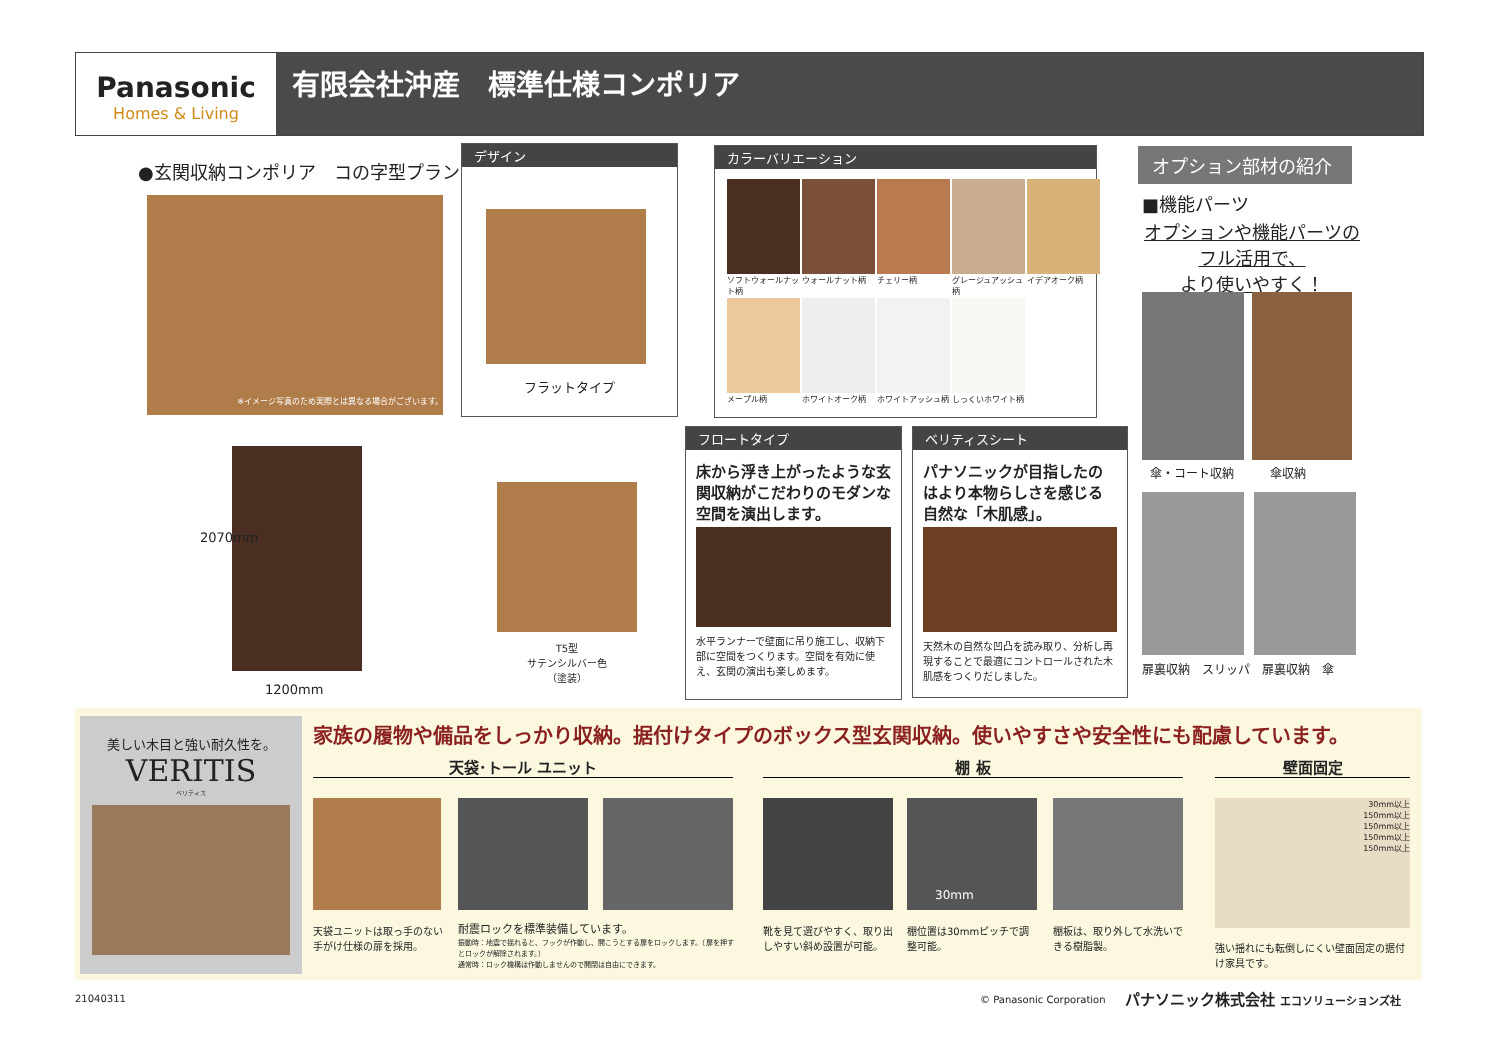Panasonic
Homes & Living
有限会社沖産　標準仕様コンポリア
●玄関収納コンポリア　コの字型プラン
※イメージ写真のため実際とは異なる場合がございます。
デザイン
フラットタイプ
カラーバリエーション
ソフトウォールナット柄
ウォールナット柄
チェリー柄
グレージュアッシュ柄
イデアオーク柄
メープル柄
ホワイトオーク柄
ホワイトアッシュ柄
しっくいホワイト柄
オプション部材の紹介
■機能パーツ
オプションや機能パーツの
フル活用で、
より使いやすく！
傘・コート収納　　　傘収納
扉裏収納　スリッパ　扉裏収納　傘
2070mm
1200mm
T5型
サテンシルバー色
（塗装）
フロートタイプ
床から浮き上がったような玄関収納がこだわりのモダンな空間を演出します。
水平ランナーで壁面に吊り施工し、収納下部に空間をつくります。空間を有効に使え、玄関の演出も楽しめます。
ベリティスシート
パナソニックが目指したのはより本物らしさを感じる自然な「木肌感」。
天然木の自然な凹凸を読み取り、分析し再現することで最適にコントロールされた木肌感をつくりだしました。
美しい木目と強い耐久性を。
VERITIS
ベリティス
家族の履物や備品をしっかり収納。据付けタイプのボックス型玄関収納。使いやすさや安全性にも配慮しています。
天袋･トール ユニット 棚 板 壁面固定
30mm
30mm以上
150mm以上
150mm以上
150mm以上
150mm以上
天袋ユニットは取っ手のない手がけ仕様の扉を採用。
耐震ロックを標準装備しています。
振動時：地震で揺れると、フックが作動し、開こうとする扉をロックします。（扉を押すとロックが解除されます。）
通常時：ロック機構は作動しませんので開閉は自由にできます。
靴を見て選びやすく、取り出しやすい斜め設置が可能。
棚位置は30mmピッチで調整可能。
棚板は、取り外して水洗いできる樹脂製。
強い揺れにも転倒しにくい壁面固定の据付け家具です。
21040311 © Panasonic Corporation
パナソニック株式会社 エコソリューションズ社